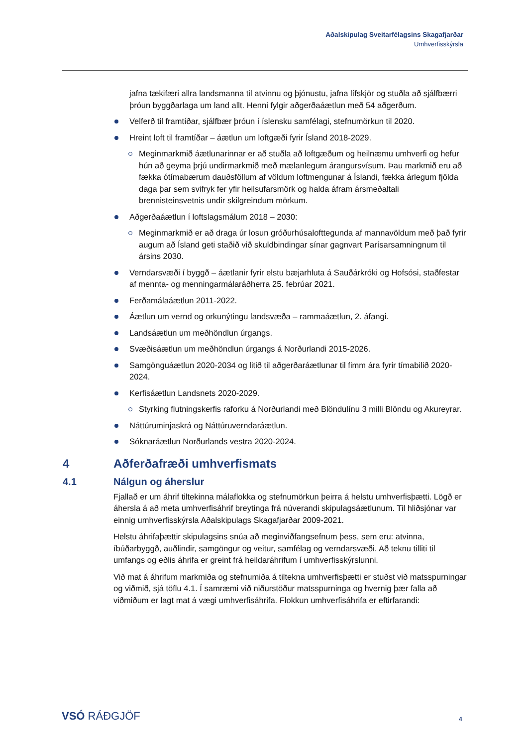Aðalskipulag Sveitarfélagsins Skagafjarðar
Umhverfisskýrsla
jafna tækifæri allra landsmanna til atvinnu og þjónustu, jafna lífskjör og stuðla að sjálfbærri þróun byggðarlaga um land allt. Henni fylgir aðgerðaáætlun með 54 aðgerðum.
Velferð til framtíðar, sjálfbær þróun í íslensku samfélagi, stefnumörkun til 2020.
Hreint loft til framtíðar – áætlun um loftgæði fyrir Ísland 2018-2029.
Meginmarkmið áætlunarinnar er að stuðla að loftgæðum og heilnæmu umhverfi og hefur hún að geyma þrjú undirmarkmið með mælanlegum árangursvísum. Þau markmið eru að fækka ótímabærum dauðsföllum af völdum loftmengunar á Íslandi, fækka árlegum fjölda daga þar sem svifryk fer yfir heilsufarsmörk og halda áfram ársmeðaltali brennisteinsvetnis undir skilgreindum mörkum.
Aðgerðaáætlun í loftslagsmálum 2018 – 2030:
Meginmarkmið er að draga úr losun gróðurhúsalofttegunda af mannavöldum með það fyrir augum að Ísland geti staðið við skuldbindingar sínar gagnvart Parísarsamningnum til ársins 2030.
Verndarsvæði í byggð – áætlanir fyrir elstu bæjarhluta á Sauðárkróki og Hofsósi, staðfestar af mennta- og menningarmálaráðherra 25. febrúar 2021.
Ferðamálaáætlun 2011-2022.
Áætlun um vernd og orkunýtingu landsvæða – rammaáætlun, 2. áfangi.
Landsáætlun um meðhöndlun úrgangs.
Svæðisáætlun um meðhöndlun úrgangs á Norðurlandi 2015-2026.
Samgönguáætlun 2020-2034 og litið til aðgerðaráætlunar til fimm ára fyrir tímabilið 2020-2024.
Kerfisáætlun Landsnets 2020-2029.
Styrking flutningskerfis raforku á Norðurlandi með Blöndulínu 3 milli Blöndu og Akureyrar.
Náttúruminjaskrá og Náttúruverndaráætlun.
Sóknaráætlun Norðurlands vestra 2020-2024.
4 Aðferðafræði umhverfismats
4.1 Nálgun og áherslur
Fjallað er um áhrif tiltekinna málaflokka og stefnumörkun þeirra á helstu umhverfisþætti. Lögð er áhersla á að meta umhverfisáhrif breytinga frá núverandi skipulagsáætlunum. Til hliðsjónar var einnig umhverfisskýrsla Aðalskipulags Skagafjarðar 2009-2021.
Helstu áhrifaþættir skipulagsins snúa að meginviðfangsefnum þess, sem eru: atvinna, íbúðarbyggð, auðlindir, samgöngur og veitur, samfélag og verndarsvæði. Að teknu tilliti til umfangs og eðlis áhrifa er greint frá heildaráhrifum í umhverfisskýrslunni.
Við mat á áhrifum markmiða og stefnumiða á tiltekna umhverfisþætti er stuðst við matsspurningar og viðmið, sjá töflu 4.1. Í samræmi við niðurstöður matsspurninga og hvernig þær falla að viðmiðum er lagt mat á vægi umhverfisáhrifa. Flokkun umhverfisáhrifa er eftirfarandi:
VSÓ RÁÐGJÖF 4